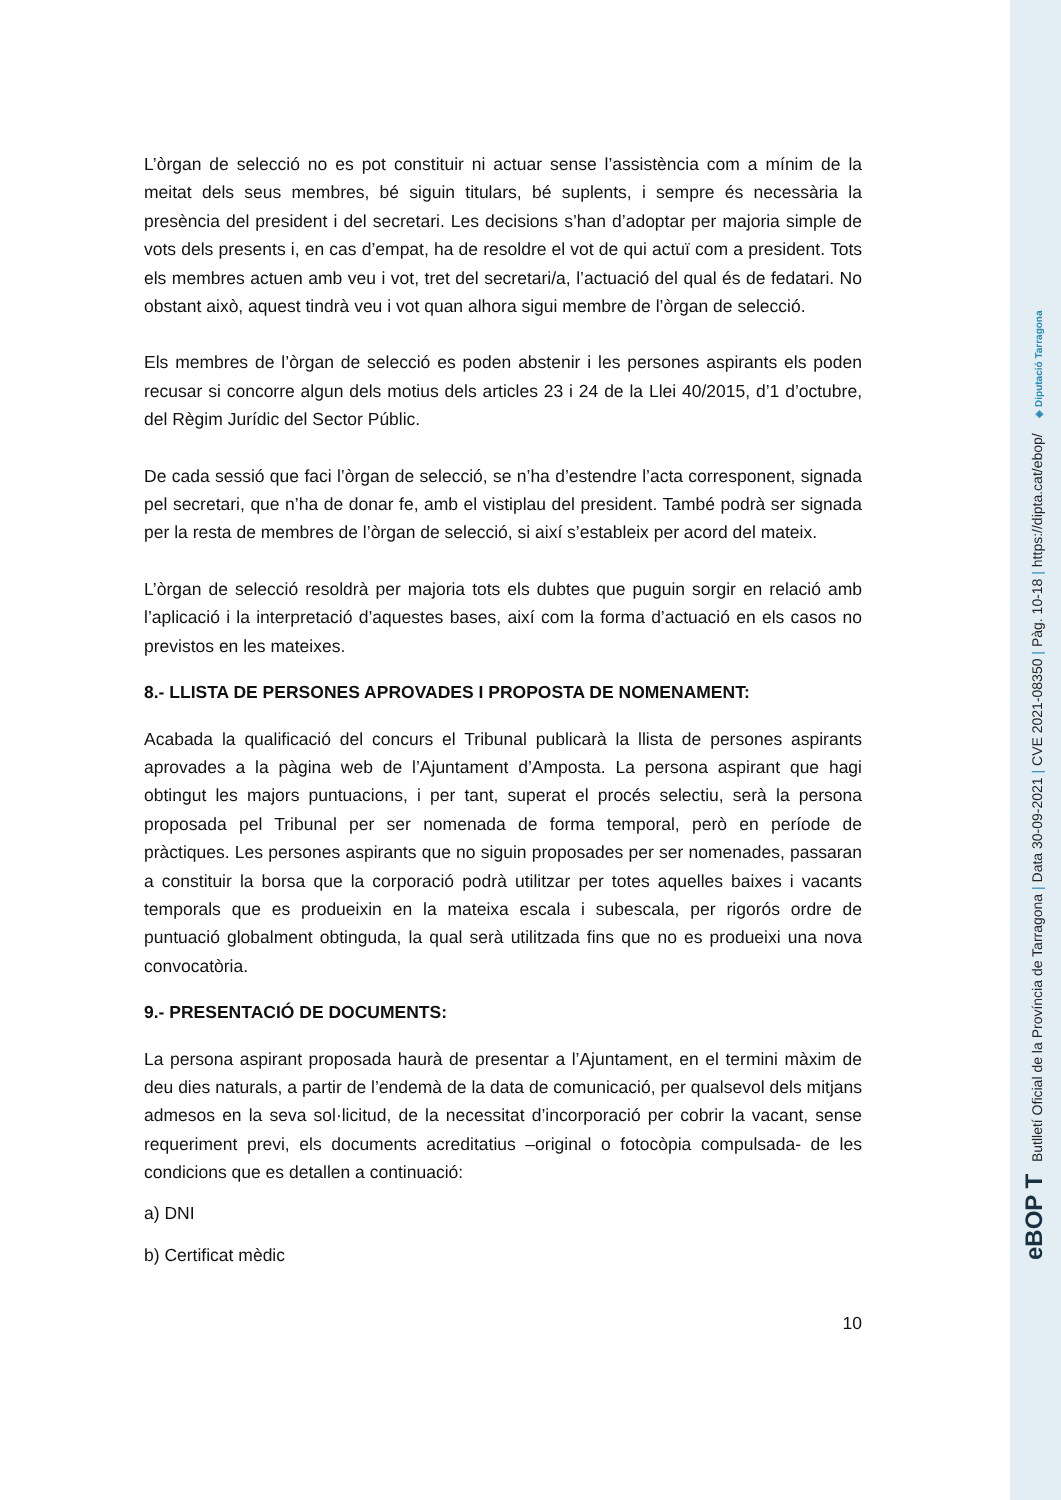L’òrgan de selecció no es pot constituir ni actuar sense l’assistència com a mínim de la meitat dels seus membres, bé siguin titulars, bé suplents, i sempre és necessària la presència del president i del secretari. Les decisions s’han d’adoptar per majoria simple de vots dels presents i, en cas d’empat, ha de resoldre el vot de qui actuï com a president. Tots els membres actuen amb veu i vot, tret del secretari/a, l’actuació del qual és de fedatari. No obstant això, aquest tindrà veu i vot quan alhora sigui membre de l’òrgan de selecció.
Els membres de l’òrgan de selecció es poden abstenir i les persones aspirants els poden recusar si concorre algun dels motius dels articles 23 i 24 de la Llei 40/2015, d’1 d’octubre, del Règim Jurídic del Sector Públic.
De cada sessió que faci l’òrgan de selecció, se n’ha d’estendre l’acta corresponent, signada pel secretari, que n’ha de donar fe, amb el vistiplau del president. També podrà ser signada per la resta de membres de l’òrgan de selecció, si així s’estableix per acord del mateix.
L’òrgan de selecció resoldrà per majoria tots els dubtes que puguin sorgir en relació amb l’aplicació i la interpretació d’aquestes bases, així com la forma d’actuació en els casos no previstos en les mateixes.
8.- LLISTA DE PERSONES APROVADES I PROPOSTA DE NOMENAMENT:
Acabada la qualificació del concurs el Tribunal publicarà la llista de persones aspirants aprovades a la pàgina web de l’Ajuntament d’Amposta. La persona aspirant que hagi obtingut les majors puntuacions, i per tant, superat el procés selectiu, serà la persona proposada pel Tribunal per ser nomenada de forma temporal, però en període de pràctiques. Les persones aspirants que no siguin proposades per ser nomenades, passaran a constituir la borsa que la corporació podrà utilitzar per totes aquelles baixes i vacants temporals que es produeixin en la mateixa escala i subescala, per rigorós ordre de puntuació globalment obtinguda, la qual serà utilitzada fins que no es produeixi una nova convocatòria.
9.- PRESENTACIÓ DE DOCUMENTS:
La persona aspirant proposada haurà de presentar a l’Ajuntament, en el termini màxim de deu dies naturals, a partir de l’endemà de la data de comunicació, per qualsevol dels mitjans admesos en la seva sol·licitud, de la necessitat d’incorporació per cobrir la vacant, sense requeriment previ, els documents acreditatius –original o fotocòpia compulsada- de les condicions que es detallen a continuació:
a) DNI
b) Certificat mèdic
10
eBOP T Butlletí Oficial de la Província de Tarragona | Data 30-09-2021 | CVE 2021-08350 | Pàg. 10-18 | https://dipta.cat/ebop/ ◈ Diputació Tarragona